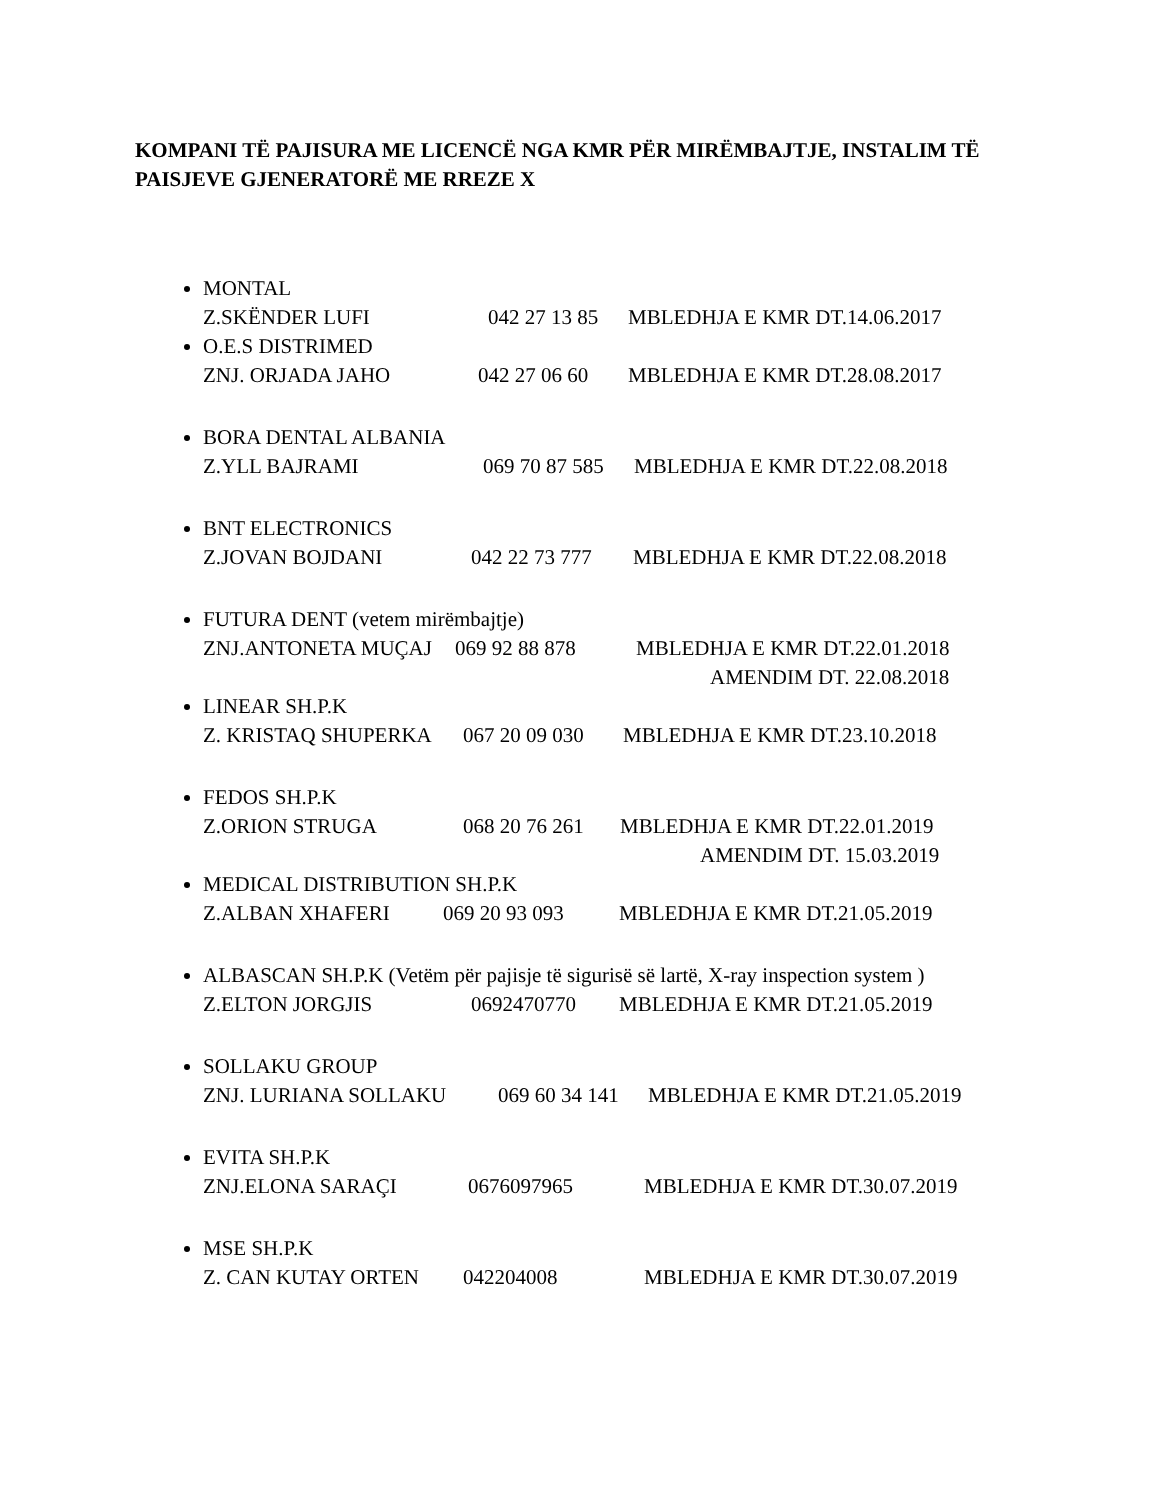KOMPANI TË PAJISURA ME LICENCË NGA KMR PËR MIRËMBAJTJE, INSTALIM TË PAISJEVE GJENERATORË ME RREZE X
MONTAL
Z.SKËNDER LUFI 042 27 13 85 MBLEDHJA E KMR DT.14.06.2017
O.E.S DISTRIMED
ZNJ. ORJADA JAHO 042 27 06 60 MBLEDHJA E KMR DT.28.08.2017
BORA DENTAL ALBANIA
Z.YLL BAJRAMI 069 70 87 585 MBLEDHJA E KMR DT.22.08.2018
BNT ELECTRONICS
Z.JOVAN BOJDANI 042 22 73 777 MBLEDHJA E KMR DT.22.08.2018
FUTURA DENT (vetem mirëmbajtje)
ZNJ.ANTONETA MUÇAJ 069 92 88 878 MBLEDHJA E KMR DT.22.01.2018
AMENDIM DT. 22.08.2018
LINEAR SH.P.K
Z. KRISTAQ SHUPERKA 067 20 09 030 MBLEDHJA E KMR DT.23.10.2018
FEDOS SH.P.K
Z.ORION STRUGA 068 20 76 261 MBLEDHJA E KMR DT.22.01.2019
AMENDIM DT. 15.03.2019
MEDICAL DISTRIBUTION SH.P.K
Z.ALBAN XHAFERI 069 20 93 093 MBLEDHJA E KMR DT.21.05.2019
ALBASCAN SH.P.K (Vetëm për pajisje të sigurisë së lartë, X-ray inspection system )
Z.ELTON JORGJIS 0692470770 MBLEDHJA E KMR DT.21.05.2019
SOLLAKU GROUP
ZNJ. LURIANA SOLLAKU 069 60 34 141 MBLEDHJA E KMR DT.21.05.2019
EVITA SH.P.K
ZNJ.ELONA SARAÇI 0676097965 MBLEDHJA E KMR DT.30.07.2019
MSE SH.P.K
Z. CAN KUTAY ORTEN 042204008 MBLEDHJA E KMR DT.30.07.2019